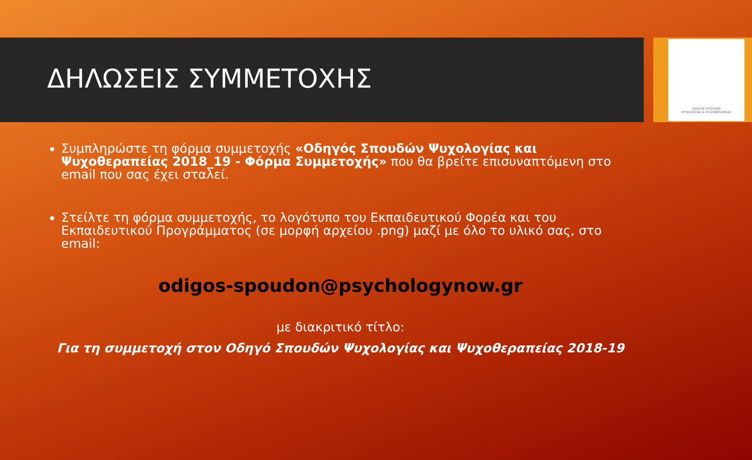ΔΗΛΩΣΕΙΣ ΣΥΜΜΕΤΟΧΗΣ
ΟΔΗΓΟΣ ΣΠΟΥΔΩΝ
ΨΥΧΟΛΟΓΙΑΣ & ΨΥΧΟΘΕΡΑΠΕΙΑΣ
Συμπληρώστε τη φόρμα συμμετοχής «Οδηγός Σπουδών Ψυχολογίας και Ψυχοθεραπείας 2018_19 - Φόρμα Συμμετοχής» που θα βρείτε επισυναπτόμενη στο email που σας έχει σταλεί.
Στείλτε τη φόρμα συμμετοχής, το λογότυπο του Εκπαιδευτικού Φορέα και του Εκπαιδευτικού Προγράμματος (σε μορφή αρχείου .png) μαζί με όλο το υλικό σας, στο email:
odigos-spoudon@psychologynow.gr
με διακριτικό τίτλο:
Για τη συμμετοχή στον Οδηγό Σπουδών Ψυχολογίας και Ψυχοθεραπείας 2018-19